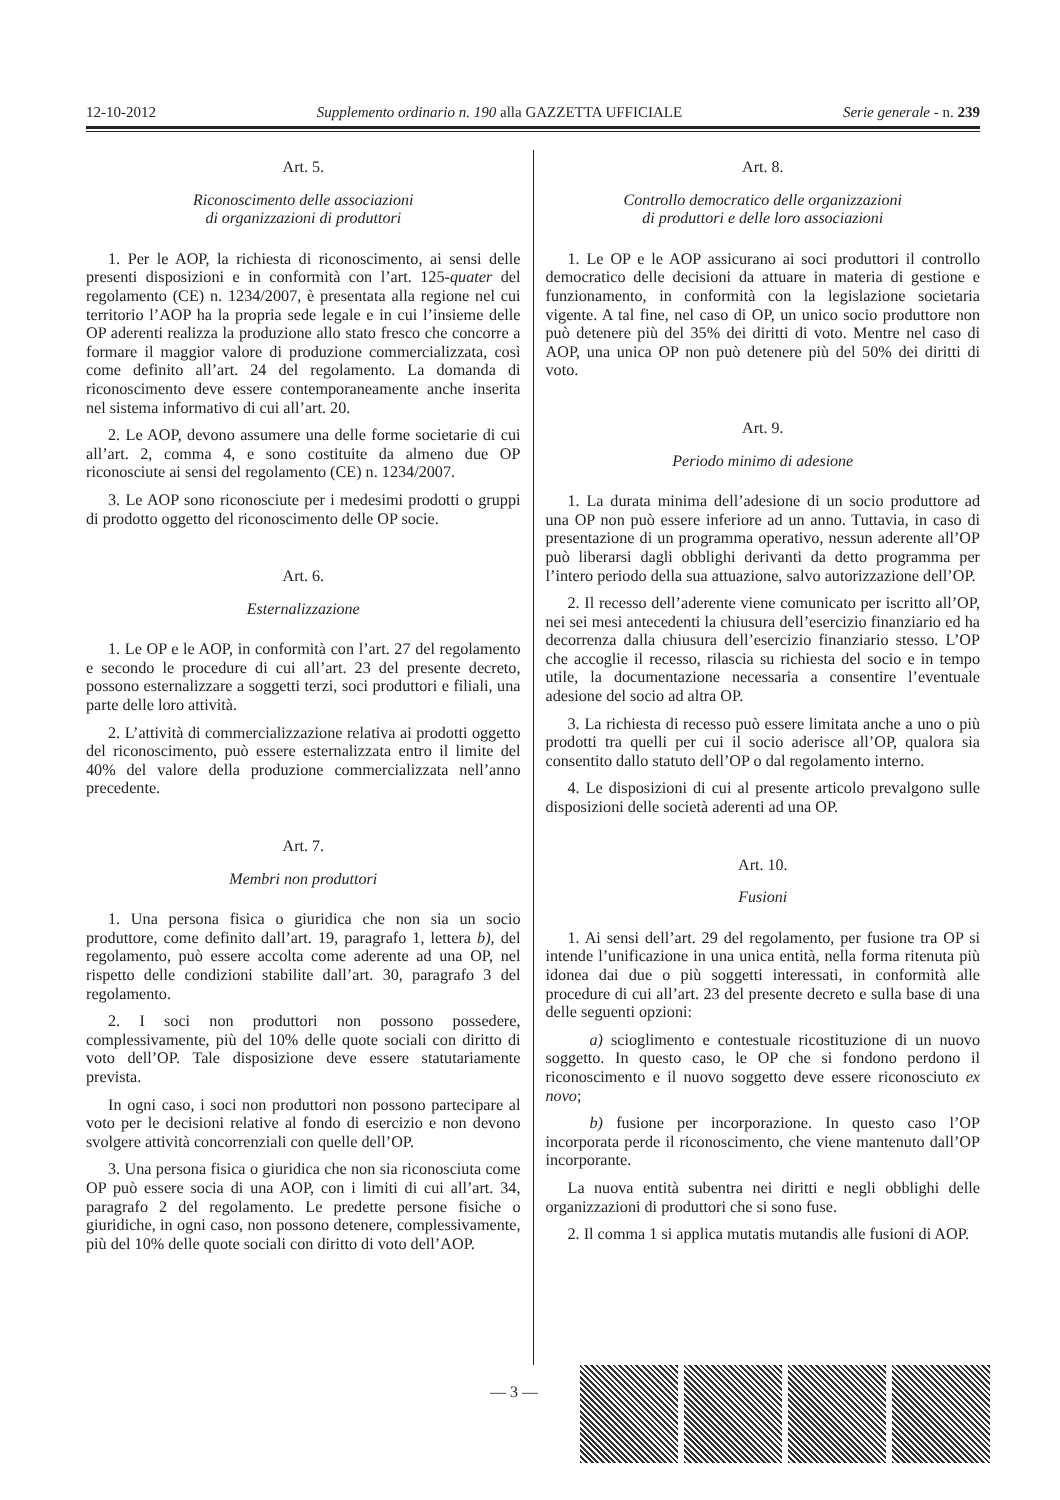12-10-2012 Supplemento ordinario n. 190 alla GAZZETTA UFFICIALE Serie generale - n. 239
Art. 5.
Riconoscimento delle associazioni
di organizzazioni di produttori
1. Per le AOP, la richiesta di riconoscimento, ai sensi delle presenti disposizioni e in conformità con l’art. 125-quater del regolamento (CE) n. 1234/2007, è presentata alla regione nel cui territorio l’AOP ha la propria sede legale e in cui l’insieme delle OP aderenti realizza la produzione allo stato fresco che concorre a formare il maggior valore di produzione commercializzata, così come definito all’art. 24 del regolamento. La domanda di riconoscimento deve essere contemporaneamente anche inserita nel sistema informativo di cui all’art. 20.
2. Le AOP, devono assumere una delle forme societarie di cui all’art. 2, comma 4, e sono costituite da almeno due OP riconosciute ai sensi del regolamento (CE) n. 1234/2007.
3. Le AOP sono riconosciute per i medesimi prodotti o gruppi di prodotto oggetto del riconoscimento delle OP socie.
Art. 6.
Esternalizzazione
1. Le OP e le AOP, in conformità con l’art. 27 del regolamento e secondo le procedure di cui all’art. 23 del presente decreto, possono esternalizzare a soggetti terzi, soci produttori e filiali, una parte delle loro attività.
2. L’attività di commercializzazione relativa ai prodotti oggetto del riconoscimento, può essere esternalizzata entro il limite del 40% del valore della produzione commercializzata nell’anno precedente.
Art. 7.
Membri non produttori
1. Una persona fisica o giuridica che non sia un socio produttore, come definito dall’art. 19, paragrafo 1, lettera b), del regolamento, può essere accolta come aderente ad una OP, nel rispetto delle condizioni stabilite dall’art. 30, paragrafo 3 del regolamento.
2. I soci non produttori non possono possedere, complessivamente, più del 10% delle quote sociali con diritto di voto dell’OP. Tale disposizione deve essere statutariamente prevista.
In ogni caso, i soci non produttori non possono partecipare al voto per le decisioni relative al fondo di esercizio e non devono svolgere attività concorrenziali con quelle dell’OP.
3. Una persona fisica o giuridica che non sia riconosciuta come OP può essere socia di una AOP, con i limiti di cui all’art. 34, paragrafo 2 del regolamento. Le predette persone fisiche o giuridiche, in ogni caso, non possono detenere, complessivamente, più del 10% delle quote sociali con diritto di voto dell’AOP.
Art. 8.
Controllo democratico delle organizzazioni
di produttori e delle loro associazioni
1. Le OP e le AOP assicurano ai soci produttori il controllo democratico delle decisioni da attuare in materia di gestione e funzionamento, in conformità con la legislazione societaria vigente. A tal fine, nel caso di OP, un unico socio produttore non può detenere più del 35% dei diritti di voto. Mentre nel caso di AOP, una unica OP non può detenere più del 50% dei diritti di voto.
Art. 9.
Periodo minimo di adesione
1. La durata minima dell’adesione di un socio produttore ad una OP non può essere inferiore ad un anno. Tuttavia, in caso di presentazione di un programma operativo, nessun aderente all’OP può liberarsi dagli obblighi derivanti da detto programma per l’intero periodo della sua attuazione, salvo autorizzazione dell’OP.
2. Il recesso dell’aderente viene comunicato per iscritto all’OP, nei sei mesi antecedenti la chiusura dell’esercizio finanziario ed ha decorrenza dalla chiusura dell’esercizio finanziario stesso. L’OP che accoglie il recesso, rilascia su richiesta del socio e in tempo utile, la documentazione necessaria a consentire l’eventuale adesione del socio ad altra OP.
3. La richiesta di recesso può essere limitata anche a uno o più prodotti tra quelli per cui il socio aderisce all’OP, qualora sia consentito dallo statuto dell’OP o dal regolamento interno.
4. Le disposizioni di cui al presente articolo prevalgono sulle disposizioni delle società aderenti ad una OP.
Art. 10.
Fusioni
1. Ai sensi dell’art. 29 del regolamento, per fusione tra OP si intende l’unificazione in una unica entità, nella forma ritenuta più idonea dai due o più soggetti interessati, in conformità alle procedure di cui all’art. 23 del presente decreto e sulla base di una delle seguenti opzioni:
a) scioglimento e contestuale ricostituzione di un nuovo soggetto. In questo caso, le OP che si fondono perdono il riconoscimento e il nuovo soggetto deve essere riconosciuto ex novo;
b) fusione per incorporazione. In questo caso l’OP incorporata perde il riconoscimento, che viene mantenuto dall’OP incorporante.
La nuova entità subentra nei diritti e negli obblighi delle organizzazioni di produttori che si sono fuse.
2. Il comma 1 si applica mutatis mutandis alle fusioni di AOP.
— 3 —